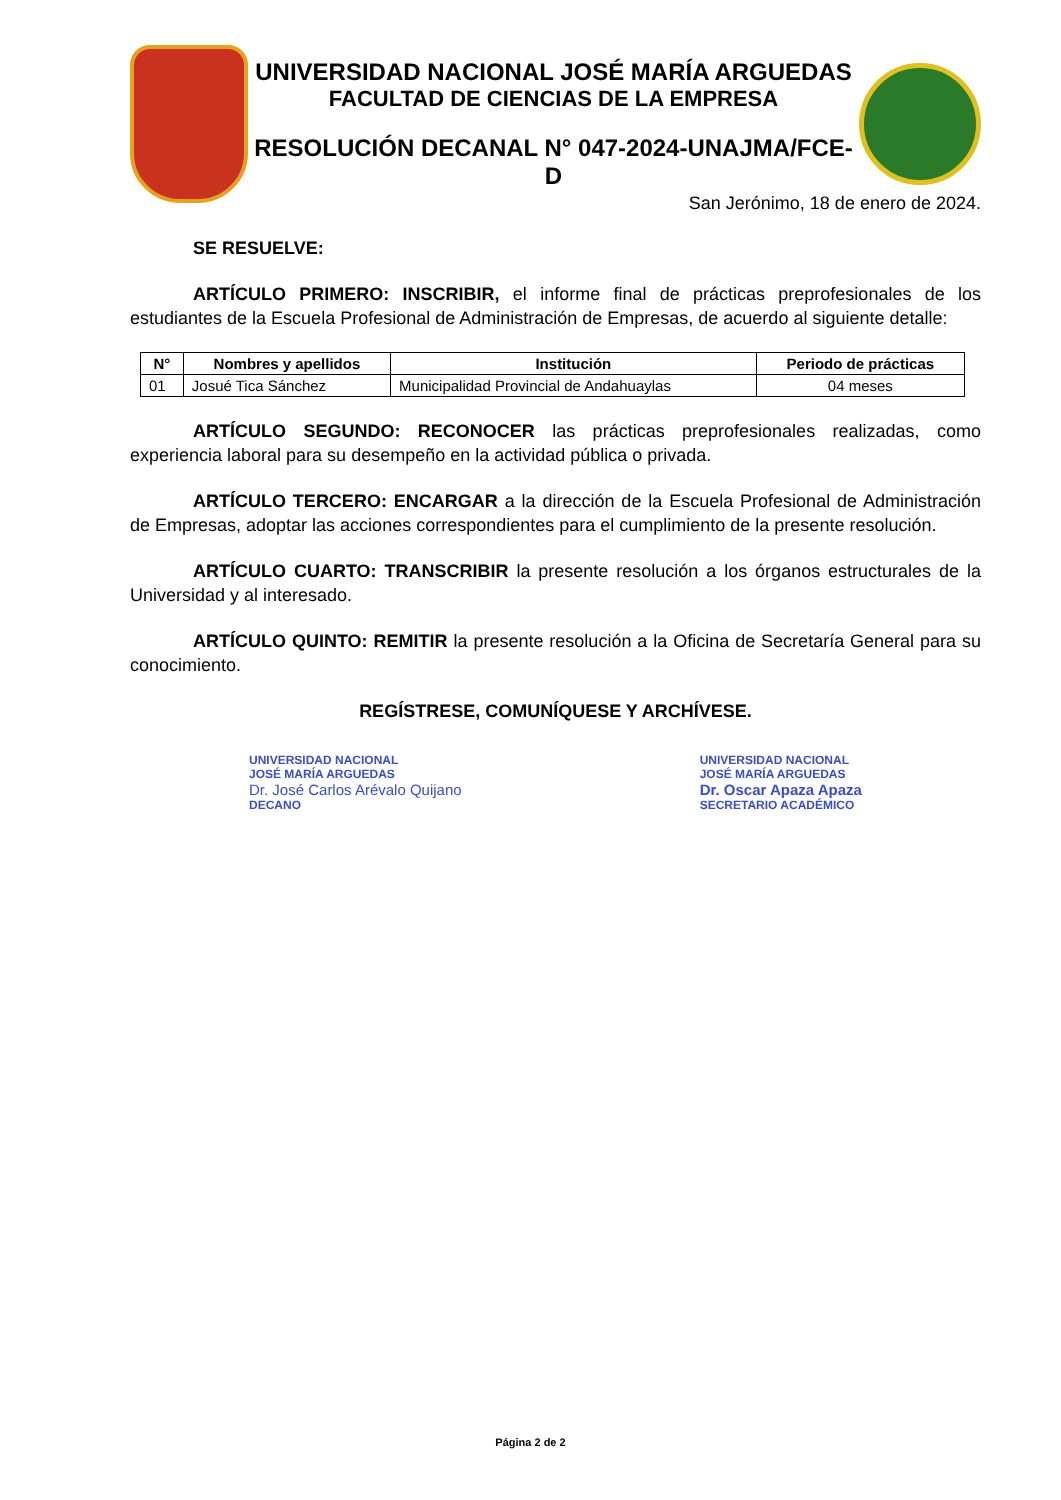UNIVERSIDAD NACIONAL JOSÉ MARÍA ARGUEDAS
FACULTAD DE CIENCIAS DE LA EMPRESA
RESOLUCIÓN DECANAL N° 047-2024-UNAJMA/FCE-D
San Jerónimo, 18 de enero de 2024.
SE RESUELVE:
ARTÍCULO PRIMERO: INSCRIBIR, el informe final de prácticas preprofesionales de los estudiantes de la Escuela Profesional de Administración de Empresas, de acuerdo al siguiente detalle:
| N° | Nombres y apellidos | Institución | Periodo de prácticas |
| --- | --- | --- | --- |
| 01 | Josué Tica Sánchez | Municipalidad Provincial de Andahuaylas | 04 meses |
ARTÍCULO SEGUNDO: RECONOCER las prácticas preprofesionales realizadas, como experiencia laboral para su desempeño en la actividad pública o privada.
ARTÍCULO TERCERO: ENCARGAR a la dirección de la Escuela Profesional de Administración de Empresas, adoptar las acciones correspondientes para el cumplimiento de la presente resolución.
ARTÍCULO CUARTO: TRANSCRIBIR la presente resolución a los órganos estructurales de la Universidad y al interesado.
ARTÍCULO QUINTO: REMITIR la presente resolución a la Oficina de Secretaría General para su conocimiento.
REGÍSTRESE, COMUNÍQUESE Y ARCHÍVESE.
UNIVERSIDAD NACIONAL
JOSÉ MARÍA ARGUEDAS
Dr. José Carlos Arévalo Quijano
DECANO
UNIVERSIDAD NACIONAL
JOSÉ MARÍA ARGUEDAS
Dr. Oscar Apaza Apaza
SECRETARIO ACADÉMICO
Página 2 de 2